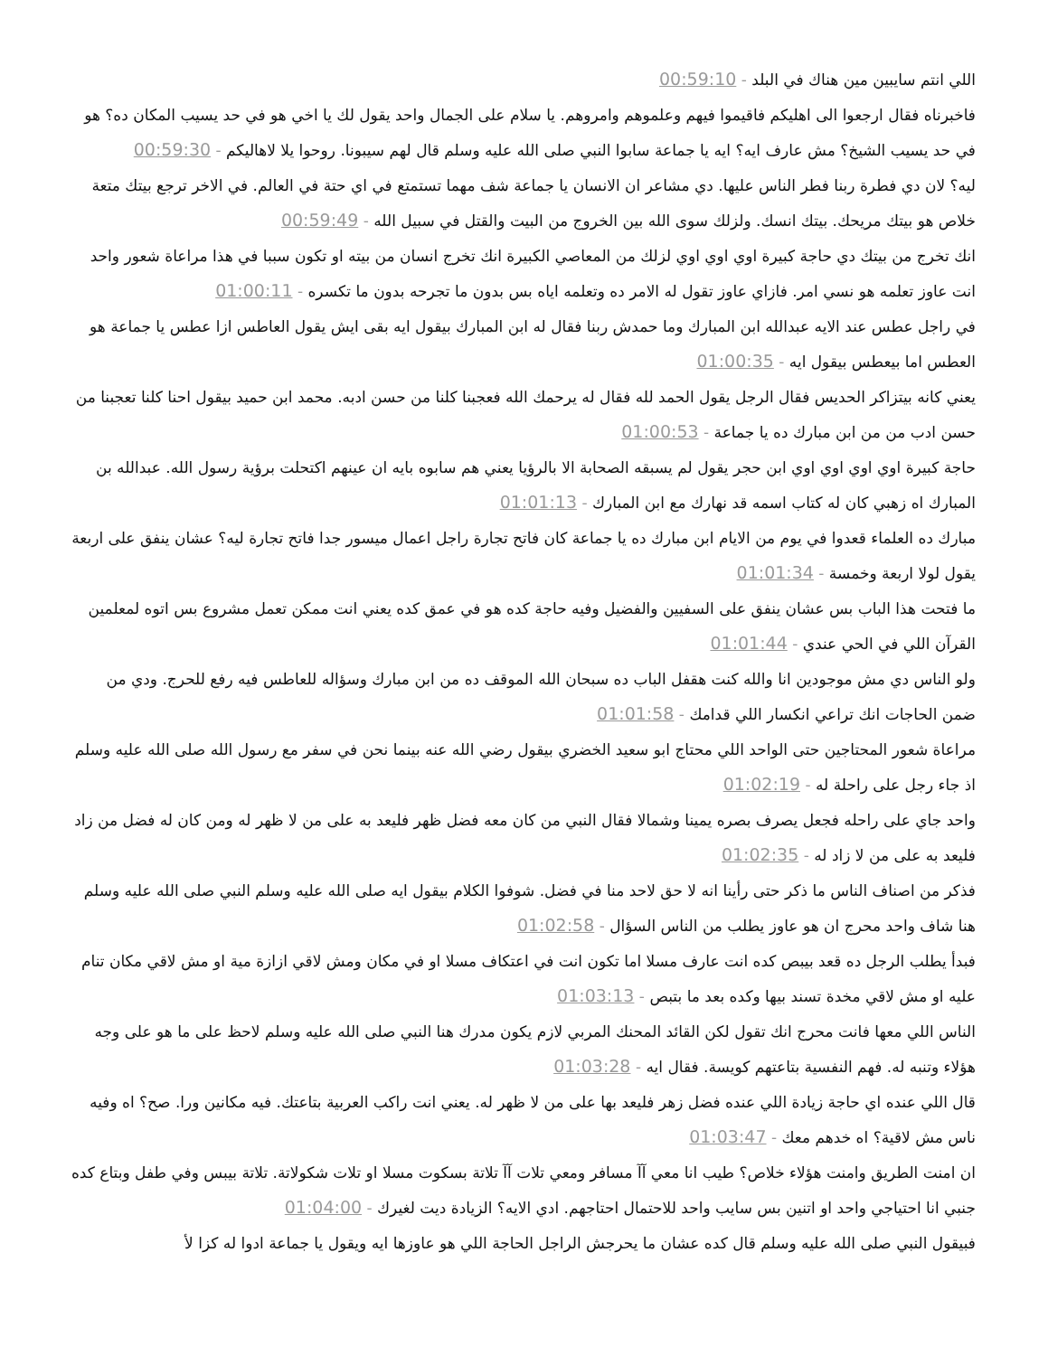اللي انتم سايبين مين هناك في البلد - 00:59:10
فاخبرناه فقال ارجعوا الى اهليكم فاقيموا فيهم وعلموهم وامروهم. يا سلام على الجمال واحد يقول لك يا اخي هو في حد يسيب المكان ده؟ هو في حد يسيب الشيخ؟ مش عارف ايه؟ ايه يا جماعة سابوا النبي صلى الله عليه وسلم قال لهم سيبونا. روحوا يلا لاهاليكم - 00:59:30
ليه؟ لان دي فطرة ربنا فطر الناس عليها. دي مشاعر ان الانسان يا جماعة شف مهما تستمتع في اي حتة في العالم. في الاخر ترجع بيتك متعة خلاص هو بيتك مريحك. بيتك انسك. ولزلك سوى الله بين الخروج من البيت والقتل في سبيل الله - 00:59:49
انك تخرج من بيتك دي حاجة كبيرة اوي اوي اوي لزلك من المعاصي الكبيرة انك تخرج انسان من بيته او تكون سببا في هذا مراعاة شعور واحد انت عاوز تعلمه هو نسي امر. فازاي عاوز تقول له الامر ده وتعلمه اياه بس بدون ما تجرحه بدون ما تكسره - 01:00:11
في راجل عطس عند الايه عبدالله ابن المبارك وما حمدش ربنا فقال له ابن المبارك بيقول ايه بقى ايش يقول العاطس ازا عطس يا جماعة هو العطس اما بيعطس بيقول ايه - 01:00:35
يعني كانه بيتزاكر الحديس فقال الرجل يقول الحمد لله فقال له يرحمك الله فعجبنا كلنا من حسن ادبه. محمد ابن حميد بيقول احنا كلنا تعجبنا من حسن ادب من من ابن مبارك ده يا جماعة - 01:00:53
حاجة كبيرة اوي اوي اوي اوي ابن حجر يقول لم يسبقه الصحابة الا بالرؤيا يعني هم سابوه بايه ان عينهم اكتحلت برؤية رسول الله. عبدالله بن المبارك اه زهبي كان له كتاب اسمه قد نهارك مع ابن المبارك - 01:01:13
مبارك ده العلماء قعدوا في يوم من الايام ابن مبارك ده يا جماعة كان فاتح تجارة راجل اعمال ميسور جدا فاتح تجارة ليه؟ عشان ينفق على اربعة يقول لولا اربعة وخمسة - 01:01:34
ما فتحت هذا الباب بس عشان ينفق على السفيين والفضيل وفيه حاجة كده هو في عمق كده يعني انت ممكن تعمل مشروع بس اتوه لمعلمين القرآن اللي في الحي عندي - 01:01:44
ولو الناس دي مش موجودين انا والله كنت هقفل الباب ده سبحان الله الموقف ده من ابن مبارك وسؤاله للعاطس فيه رفع للحرج. ودي من ضمن الحاجات انك تراعي انكسار اللي قدامك - 01:01:58
مراعاة شعور المحتاجين حتى الواحد اللي محتاج ابو سعيد الخضري بيقول رضي الله عنه بينما نحن في سفر مع رسول الله صلى الله عليه وسلم اذ جاء رجل على راحلة له - 01:02:19
واحد جاي على راحله فجعل يصرف بصره يمينا وشمالا فقال النبي من كان معه فضل ظهر فليعد به على من لا ظهر له ومن كان له فضل من زاد فليعد به على من لا زاد له - 01:02:35
فذكر من اصناف الناس ما ذكر حتى رأينا انه لا حق لاحد منا في فضل. شوفوا الكلام بيقول ايه صلى الله عليه وسلم النبي صلى الله عليه وسلم هنا شاف واحد محرج ان هو عاوز يطلب من الناس السؤال - 01:02:58
فبدأ يطلب الرجل ده قعد بيبص كده انت عارف مسلا اما تكون انت في اعتكاف مسلا او في مكان ومش لاقي ازازة مية او مش لاقي مكان تنام عليه او مش لاقي مخدة تسند بيها وكده بعد ما بتبص - 01:03:13
الناس اللي معها فانت محرج انك تقول لكن القائد المحنك المربي لازم يكون مدرك هنا النبي صلى الله عليه وسلم لاحظ على ما هو على وجه هؤلاء وتنبه له. فهم النفسية بتاعتهم كويسة. فقال ايه - 01:03:28
قال اللي عنده اي حاجة زيادة اللي عنده فضل زهر فليعد بها على من لا ظهر له. يعني انت راكب العربية بتاعتك. فيه مكانين ورا. صح؟ اه وفيه ناس مش لاقية؟ اه خدهم معك - 01:03:47
ان امنت الطريق وامنت هؤلاء خلاص؟ طيب انا معي آآ مسافر ومعي تلات آآ تلاتة بسكوت مسلا او تلات شكولاتة. تلاتة بيبس وفي طفل وبتاع كده جنبي انا احتياجي واحد او اتنين بس سايب واحد للاحتمال احتاجهم. ادي الايه؟ الزيادة ديت لغيرك - 01:04:00
فبيقول النبي صلى الله عليه وسلم قال كده عشان ما يحرجش الراجل الحاجة اللي هو عاوزها ايه ويقول يا جماعة ادوا له كزا لأ